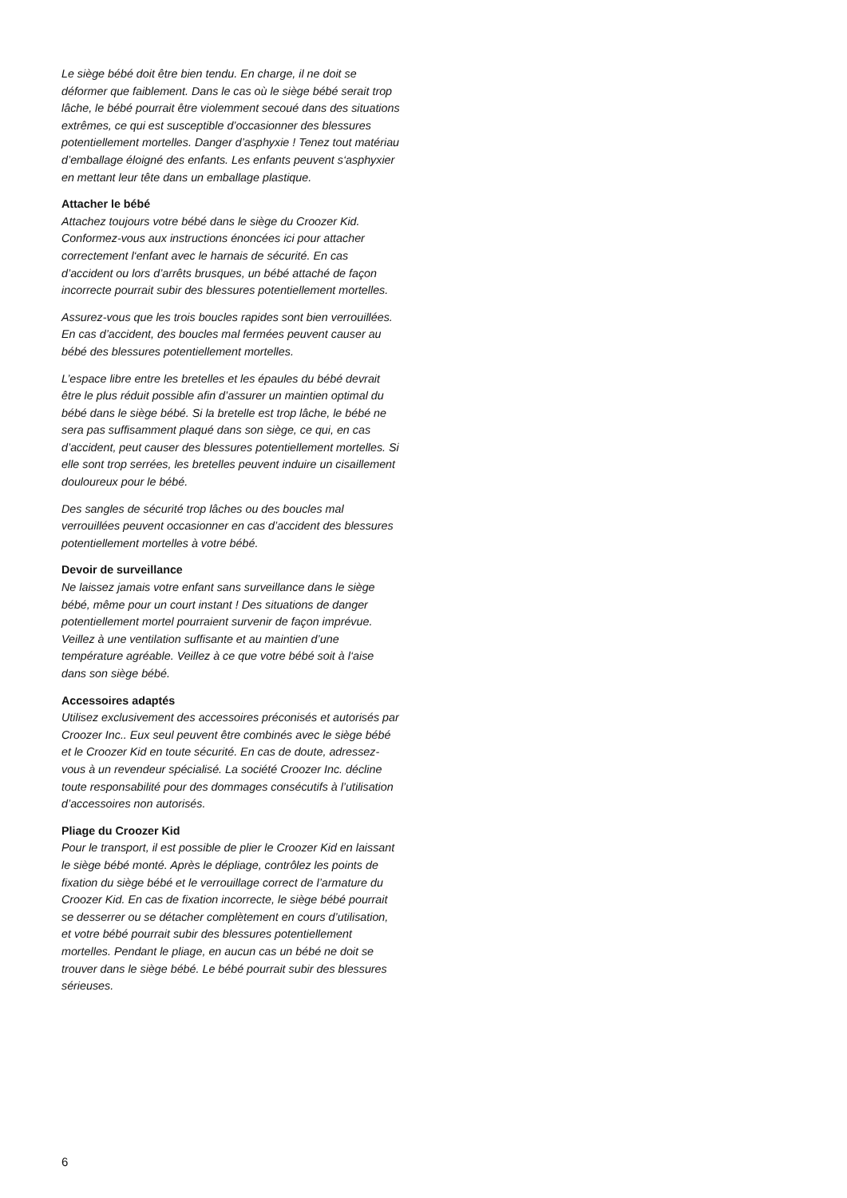Le siège bébé doit être bien tendu. En charge, il ne doit se déformer que faiblement. Dans le cas où le siège bébé serait trop lâche, le bébé pourrait être violemment sec­oué dans des situations extrêmes, ce qui est susceptible d’occasionner des blessures potentiellement mortelles. Danger d’asphyxie ! Tenez tout matériau d’emballage éloigné des enfants. Les enfants peuvent s‘asphyxier en mettant leur tête dans un emballage plastique.
Attacher le bébé
Attachez toujours votre bébé dans le siège du Croozer Kid. Conformez-vous aux instructions énoncées ici pour attacher correctement l‘enfant avec le harnais de sécu­rité. En cas d’accident ou lors d’arrêts brusques, un bébé attaché de façon incorrecte pourrait subir des blessures potentiellement mortelles.
Assurez-vous que les trois boucles rapides sont bien verrouillées. En cas d’accident, des boucles mal fermées peuvent causer au bébé des blessures potentiellement mortelles.
L’espace libre entre les bretelles et les épaules du bébé devrait être le plus réduit possible afin d’assurer un main­tien optimal du bébé dans le siège bébé. Si la bretelle est trop lâche, le bébé ne sera pas suffisamment plaqué dans son siège, ce qui, en cas d’accident, peut causer des bles­sures potentiellement mortelles. Si elle sont trop serrées, les bretelles peuvent induire un cisaillement douloureux pour le bébé.
Des sangles de sécurité trop lâches ou des boucles mal verrouillées peuvent occasionner en cas d’accident des blessures potentiellement mortelles à votre bébé.
Devoir de surveillance
Ne laissez jamais votre enfant sans surveillance dans le siège bébé, même pour un court instant ! Des situations de danger potentiellement mortel pourraient survenir de façon imprévue. Veillez à une ventilation suffisante et au maintien d’une température agréable. Veillez à ce que votre bébé soit à l‘aise dans son siège bébé.
Accessoires adaptés
Utilisez exclusivement des accessoires préconisés et au­torisés par Croozer Inc.. Eux seul peuvent être combinés avec le siège bébé et le Croozer Kid en toute sécurité. En cas de doute, adressez-vous à un revendeur spécialisé. La société Croozer Inc. décline toute responsabilité pour des dommages consécutifs à l’utilisation d’accessoires non autorisés.
Pliage du Croozer Kid
Pour le transport, il est possible de plier le Croozer Kid en laissant le siège bébé monté. Après le dépliage, contrôlez les points de fixation du siège bébé et le verrouillage cor­rect de l’armature du Croozer Kid. En cas de fixation incor­recte, le siège bébé pourrait se desserrer ou se détacher complètement en cours d’utilisation, et votre bébé pourrait subir des blessures potentiellement mortelles. Pendant le pliage, en aucun cas un bébé ne doit se trouver dans le siège bébé. Le bébé pourrait subir des blessures séri­euses.
6